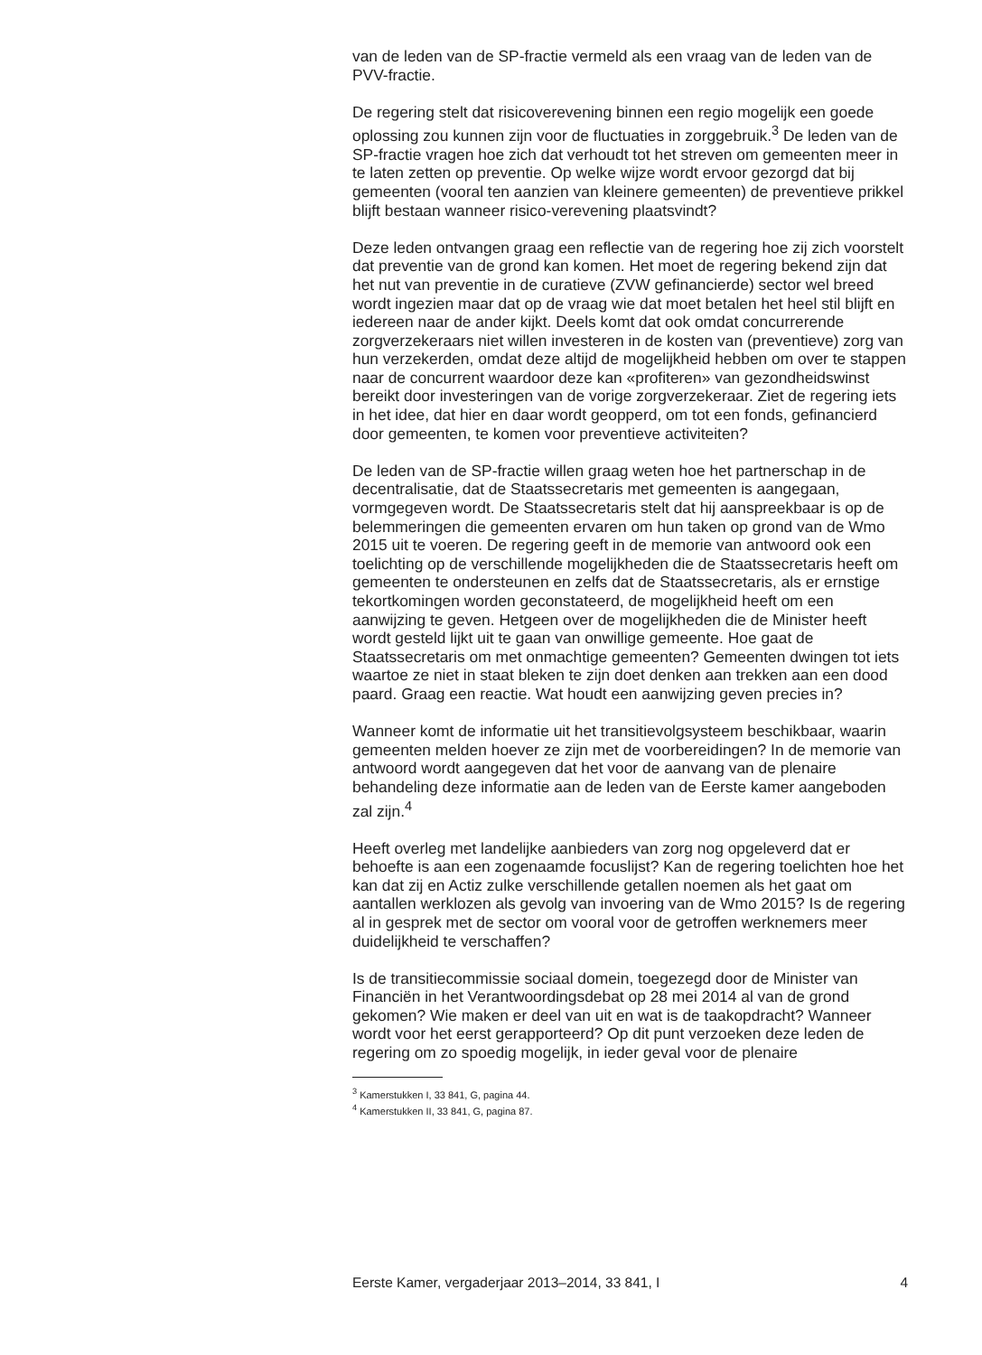van de leden van de SP-fractie vermeld als een vraag van de leden van de PVV-fractie.
De regering stelt dat risicoverevening binnen een regio mogelijk een goede oplossing zou kunnen zijn voor de fluctuaties in zorggebruik.<sup>3</sup> De leden van de SP-fractie vragen hoe zich dat verhoudt tot het streven om gemeenten meer in te laten zetten op preventie. Op welke wijze wordt ervoor gezorgd dat bij gemeenten (vooral ten aanzien van kleinere gemeenten) de preventieve prikkel blijft bestaan wanneer risico-verevening plaatsvindt?
Deze leden ontvangen graag een reflectie van de regering hoe zij zich voorstelt dat preventie van de grond kan komen. Het moet de regering bekend zijn dat het nut van preventie in de curatieve (ZVW gefinancierde) sector wel breed wordt ingezien maar dat op de vraag wie dat moet betalen het heel stil blijft en iedereen naar de ander kijkt. Deels komt dat ook omdat concurrerende zorgverzekeraars niet willen investeren in de kosten van (preventieve) zorg van hun verzekerden, omdat deze altijd de mogelijkheid hebben om over te stappen naar de concurrent waardoor deze kan «profiteren» van gezondheidswinst bereikt door investeringen van de vorige zorgverzekeraar. Ziet de regering iets in het idee, dat hier en daar wordt geopperd, om tot een fonds, gefinancierd door gemeenten, te komen voor preventieve activiteiten?
De leden van de SP-fractie willen graag weten hoe het partnerschap in de decentralisatie, dat de Staatssecretaris met gemeenten is aangegaan, vormgegeven wordt. De Staatssecretaris stelt dat hij aanspreekbaar is op de belemmeringen die gemeenten ervaren om hun taken op grond van de Wmo 2015 uit te voeren. De regering geeft in de memorie van antwoord ook een toelichting op de verschillende mogelijkheden die de Staatssecretaris heeft om gemeenten te ondersteunen en zelfs dat de Staatssecretaris, als er ernstige tekortkomingen worden geconstateerd, de mogelijkheid heeft om een aanwijzing te geven. Hetgeen over de mogelijkheden die de Minister heeft wordt gesteld lijkt uit te gaan van onwillige gemeente. Hoe gaat de Staatssecretaris om met onmachtige gemeenten? Gemeenten dwingen tot iets waartoe ze niet in staat bleken te zijn doet denken aan trekken aan een dood paard. Graag een reactie. Wat houdt een aanwijzing geven precies in?
Wanneer komt de informatie uit het transitievolgsysteem beschikbaar, waarin gemeenten melden hoever ze zijn met de voorbereidingen? In de memorie van antwoord wordt aangegeven dat het voor de aanvang van de plenaire behandeling deze informatie aan de leden van de Eerste kamer aangeboden zal zijn.<sup>4</sup>
Heeft overleg met landelijke aanbieders van zorg nog opgeleverd dat er behoefte is aan een zogenaamde focuslijst? Kan de regering toelichten hoe het kan dat zij en Actiz zulke verschillende getallen noemen als het gaat om aantallen werklozen als gevolg van invoering van de Wmo 2015? Is de regering al in gesprek met de sector om vooral voor de getroffen werknemers meer duidelijkheid te verschaffen?
Is de transitiecommissie sociaal domein, toegezegd door de Minister van Financiën in het Verantwoordingsdebat op 28 mei 2014 al van de grond gekomen? Wie maken er deel van uit en wat is de taakopdracht? Wanneer wordt voor het eerst gerapporteerd? Op dit punt verzoeken deze leden de regering om zo spoedig mogelijk, in ieder geval voor de plenaire
<sup>3</sup> Kamerstukken I, 33 841, G, pagina 44.
<sup>4</sup> Kamerstukken II, 33 841, G, pagina 87.
Eerste Kamer, vergaderjaar 2013–2014, 33 841, I 4